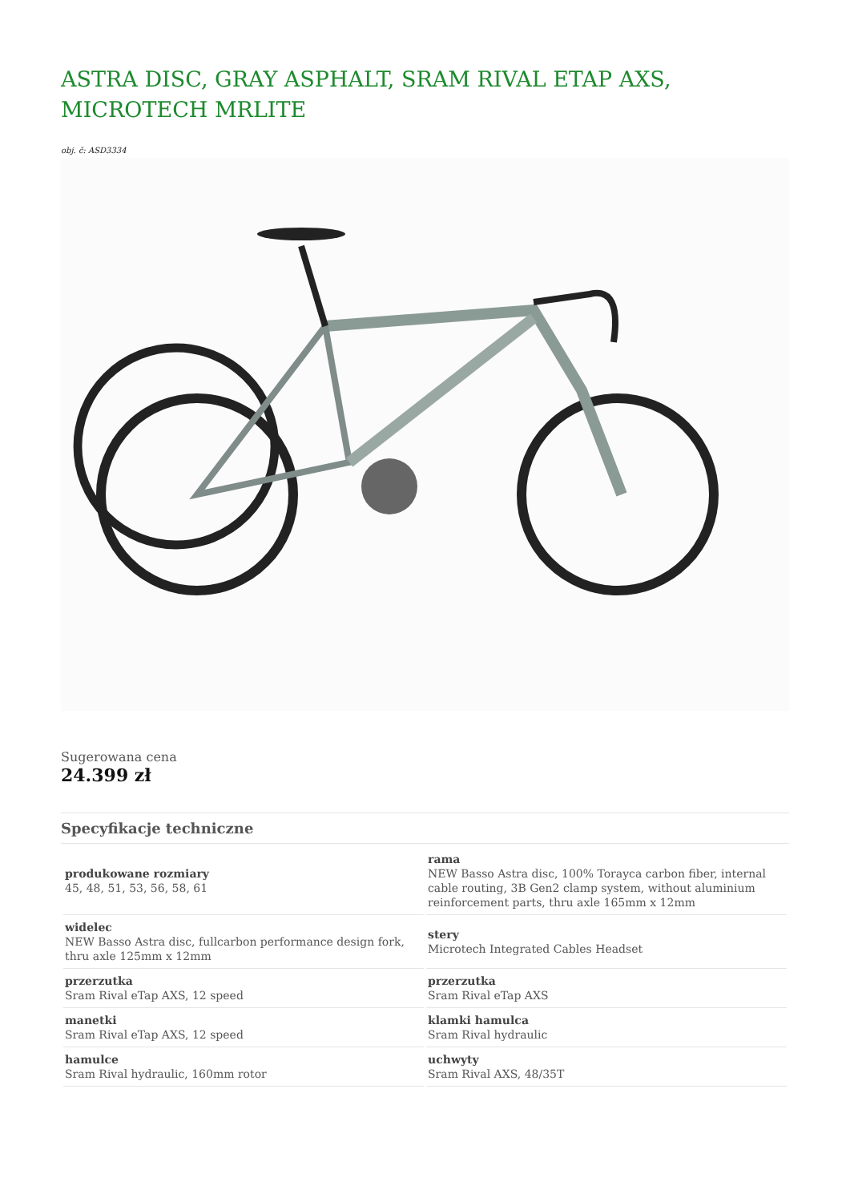ASTRA DISC, GRAY ASPHALT, SRAM RIVAL ETAP AXS, MICROTECH MRLITE
obj. č: ASD3334
Sugerowana cena
24.399 zł
Specyfikacje techniczne
| produkowane rozmiary 45, 48, 51, 53, 56, 58, 61 | rama NEW Basso Astra disc, 100% Torayca carbon fiber, internal cable routing, 3B Gen2 clamp system, without aluminium reinforcement parts, thru axle 165mm x 12mm |
| widelec NEW Basso Astra disc, fullcarbon performance design fork, thru axle 125mm x 12mm | stery Microtech Integrated Cables Headset |
| przerzutka Sram Rival eTap AXS, 12 speed | przerzutka Sram Rival eTap AXS |
| manetki Sram Rival eTap AXS, 12 speed | klamki hamulca Sram Rival hydraulic |
| hamulce Sram Rival hydraulic, 160mm rotor | uchwyty Sram Rival AXS, 48/35T |